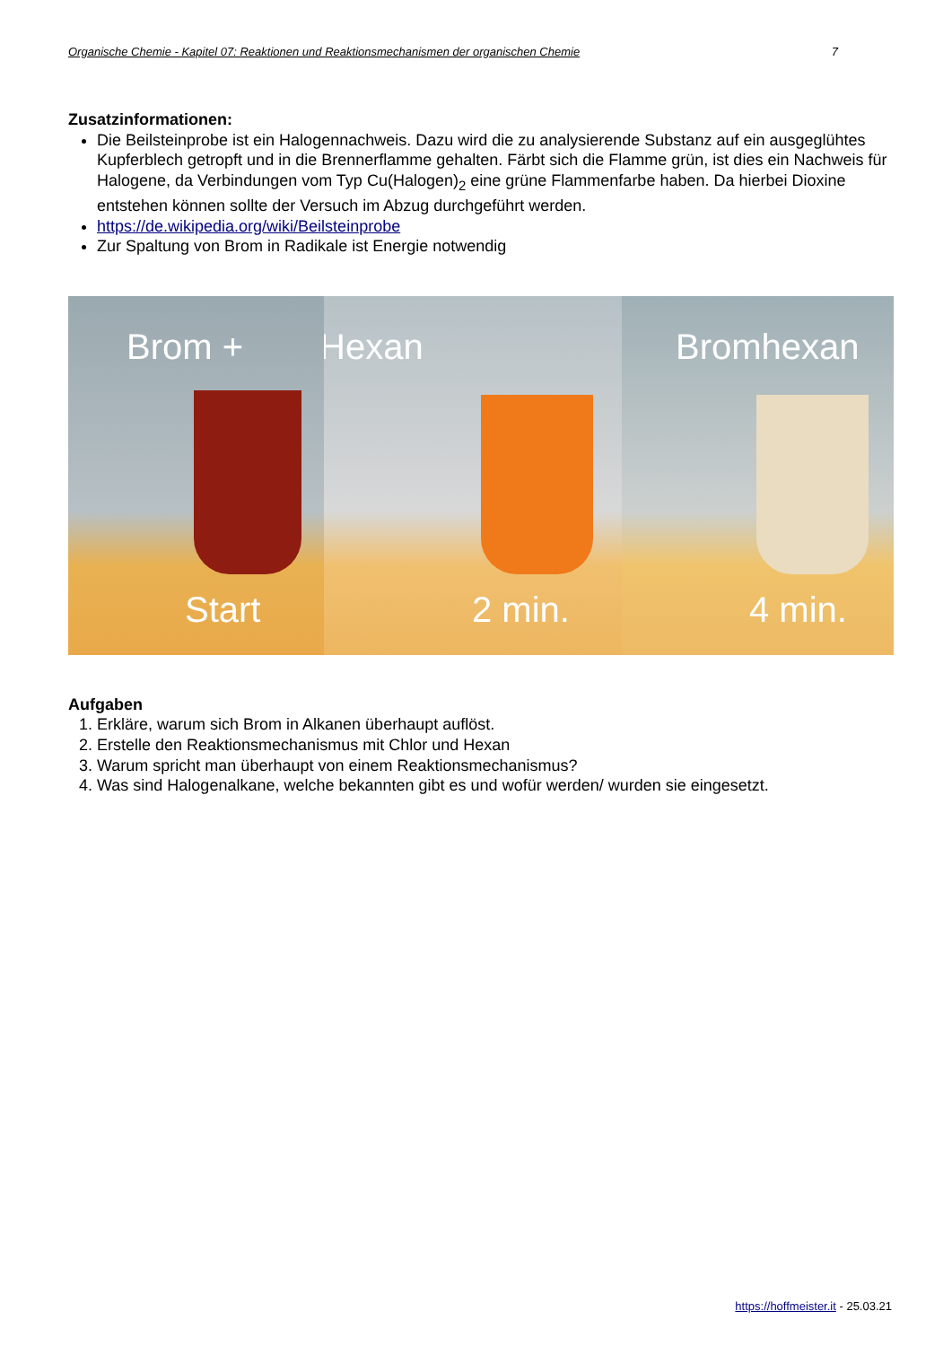Organische Chemie - Kapitel 07: Reaktionen und Reaktionsmechanismen der organischen Chemie 7
Zusatzinformationen:
Die Beilsteinprobe ist ein Halogennachweis. Dazu wird die zu analysierende Substanz auf ein ausgeglühtes Kupferblech getropft und in die Brennerflamme gehalten. Färbt sich die Flamme grün, ist dies ein Nachweis für Halogene, da Verbindungen vom Typ Cu(Halogen)<sub>2</sub> eine grüne Flammenfarbe haben. Da hierbei Dioxine entstehen können sollte der Versuch im Abzug durchgeführt werden.
https://de.wikipedia.org/wiki/Beilsteinprobe
Zur Spaltung von Brom in Radikale ist Energie notwendig
Brom +
Start
Hexan
2 min.
Bromhexan
4 min.
Aufgaben
1. Erkläre, warum sich Brom in Alkanen überhaupt auflöst.
2. Erstelle den Reaktionsmechanismus mit Chlor und Hexan
3. Warum spricht man überhaupt von einem Reaktionsmechanismus?
4. Was sind Halogenalkane, welche bekannten gibt es und wofür werden/ wurden sie eingesetzt.
https://hoffmeister.it - 25.03.21